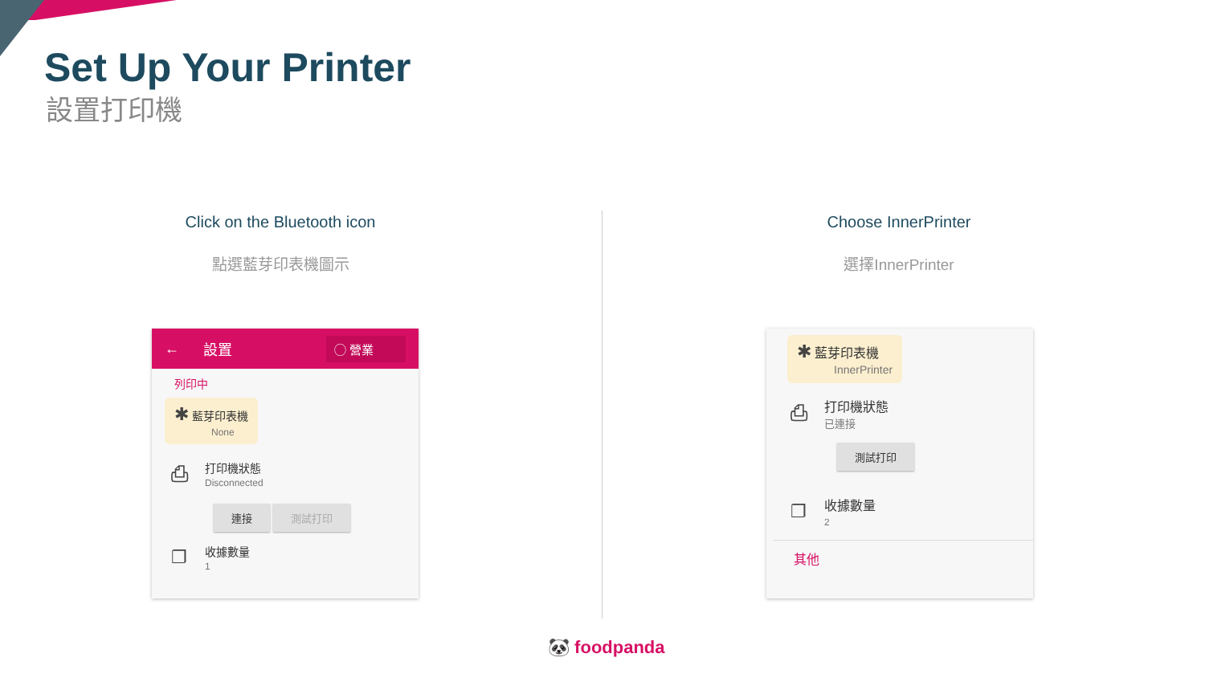Set Up Your Printer
設置打印機
Click on the Bluetooth icon
點選藍芽印表機圖示
Choose InnerPrinter
選擇InnerPrinter
← 設置 ◯ 營業
列印中
✱ 藍芽印表機
None
⎙
打印機狀態
Disconnected
連接 測試打印
❐
收據數量
1
✱ 藍芽印表機
InnerPrinter
⎙
打印機狀態
已連接
測試打印
❐
收據數量
2
其他
🐼 foodpanda